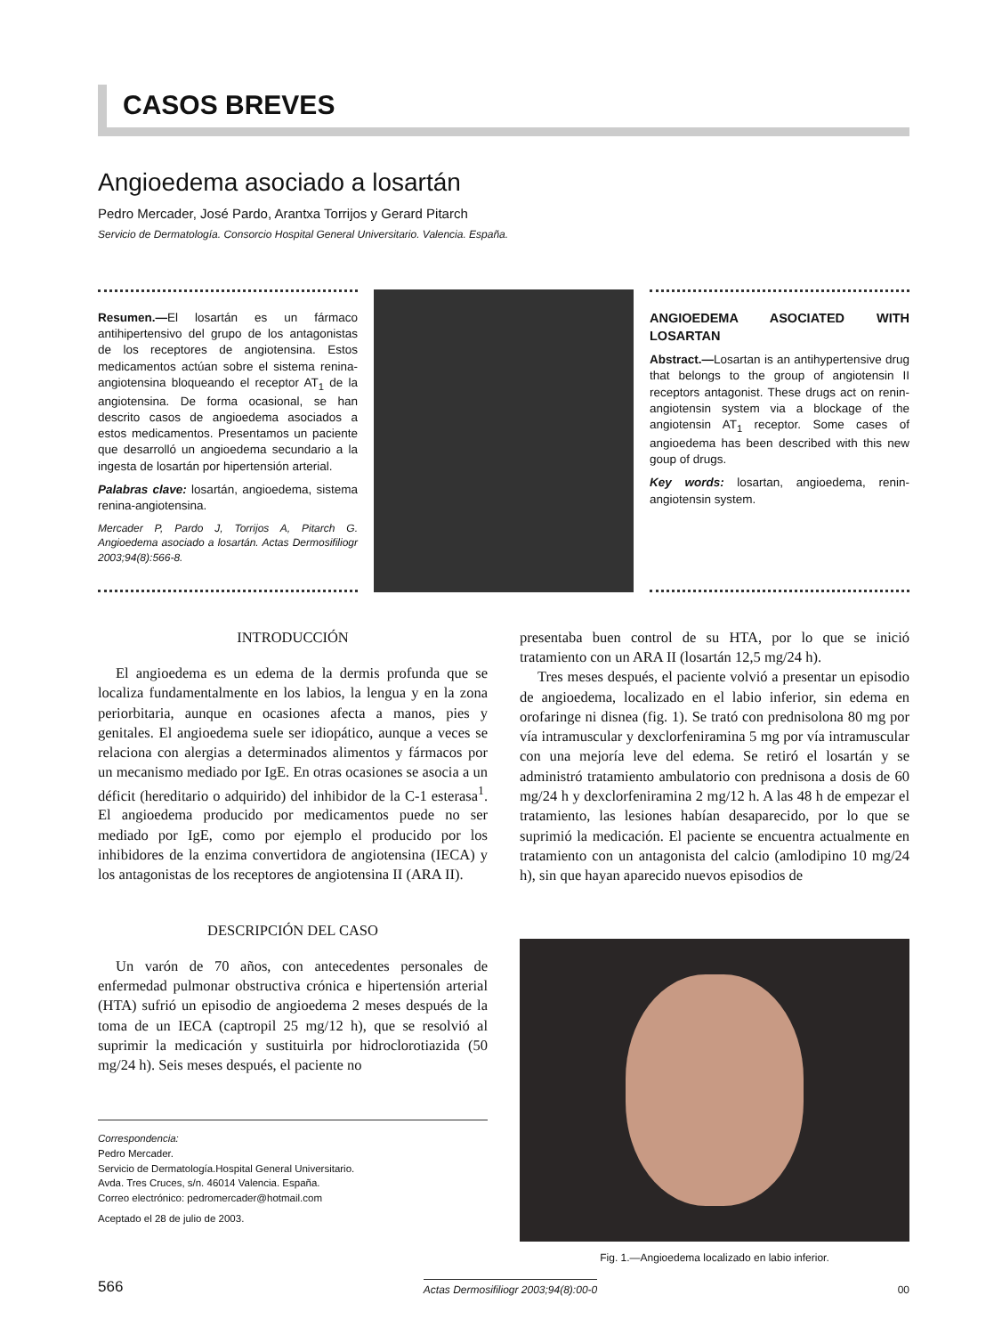CASOS BREVES
Angioedema asociado a losartán
Pedro Mercader, José Pardo, Arantxa Torrijos y Gerard Pitarch
Servicio de Dermatología. Consorcio Hospital General Universitario. Valencia. España.
Resumen.—El losartán es un fármaco antihipertensivo del grupo de los antagonistas de los receptores de angiotensina. Estos medicamentos actúan sobre el sistema renina-angiotensina bloqueando el receptor AT<sub>1</sub> de la angiotensina. De forma ocasional, se han descrito casos de angioedema asociados a estos medicamentos. Presentamos un paciente que desarrolló un angioedema secundario a la ingesta de losartán por hipertensión arterial.
Palabras clave: losartán, angioedema, sistema renina-angiotensina.
Mercader P, Pardo J, Torrijos A, Pitarch G. Angioedema asociado a losartán. Actas Dermosifiliogr 2003;94(8):566-8.
ANGIOEDEMA ASOCIATED WITH LOSARTAN
Abstract.—Losartan is an antihypertensive drug that belongs to the group of angiotensin II receptors antagonist. These drugs act on renin-angiotensin system via a blockage of the angiotensin AT<sub>1</sub> receptor. Some cases of angioedema has been described with this new goup of drugs.
Key words: losartan, angioedema, renin-angiotensin system.
INTRODUCCIÓN
El angioedema es un edema de la dermis profunda que se localiza fundamentalmente en los labios, la lengua y en la zona periorbitaria, aunque en ocasiones afecta a manos, pies y genitales. El angioedema suele ser idiopático, aunque a veces se relaciona con alergias a determinados alimentos y fármacos por un mecanismo mediado por IgE. En otras ocasiones se asocia a un déficit (hereditario o adquirido) del inhibidor de la C-1 esterasa<sup>1</sup>. El angioedema producido por medicamentos puede no ser mediado por IgE, como por ejemplo el producido por los inhibidores de la enzima convertidora de angiotensina (IECA) y los antagonistas de los receptores de angiotensina II (ARA II).
DESCRIPCIÓN DEL CASO
Un varón de 70 años, con antecedentes personales de enfermedad pulmonar obstructiva crónica e hipertensión arterial (HTA) sufrió un episodio de angioedema 2 meses después de la toma de un IECA (captropil 25 mg/12 h), que se resolvió al suprimir la medicación y sustituirla por hidroclorotiazida (50 mg/24 h). Seis meses después, el paciente no
Correspondencia:
Pedro Mercader.
Servicio de Dermatología.Hospital General Universitario.
Avda. Tres Cruces, s/n. 46014 Valencia. España.
Correo electrónico: pedromercader@hotmail.com
Aceptado el 28 de julio de 2003.
presentaba buen control de su HTA, por lo que se inició tratamiento con un ARA II (losartán 12,5 mg/24 h).
Tres meses después, el paciente volvió a presentar un episodio de angioedema, localizado en el labio inferior, sin edema en orofaringe ni disnea (fig. 1). Se trató con prednisolona 80 mg por vía intramuscular y dexclorfeniramina 5 mg por vía intramuscular con una mejoría leve del edema. Se retiró el losartán y se administró tratamiento ambulatorio con prednisona a dosis de 60 mg/24 h y dexclorfeniramina 2 mg/12 h. A las 48 h de empezar el tratamiento, las lesiones habían desaparecido, por lo que se suprimió la medicación. El paciente se encuentra actualmente en tratamiento con un antagonista del calcio (amlodipino 10 mg/24 h), sin que hayan aparecido nuevos episodios de
Fig. 1.—Angioedema localizado en labio inferior.
566 Actas Dermosifiliogr 2003;94(8):00-0 00